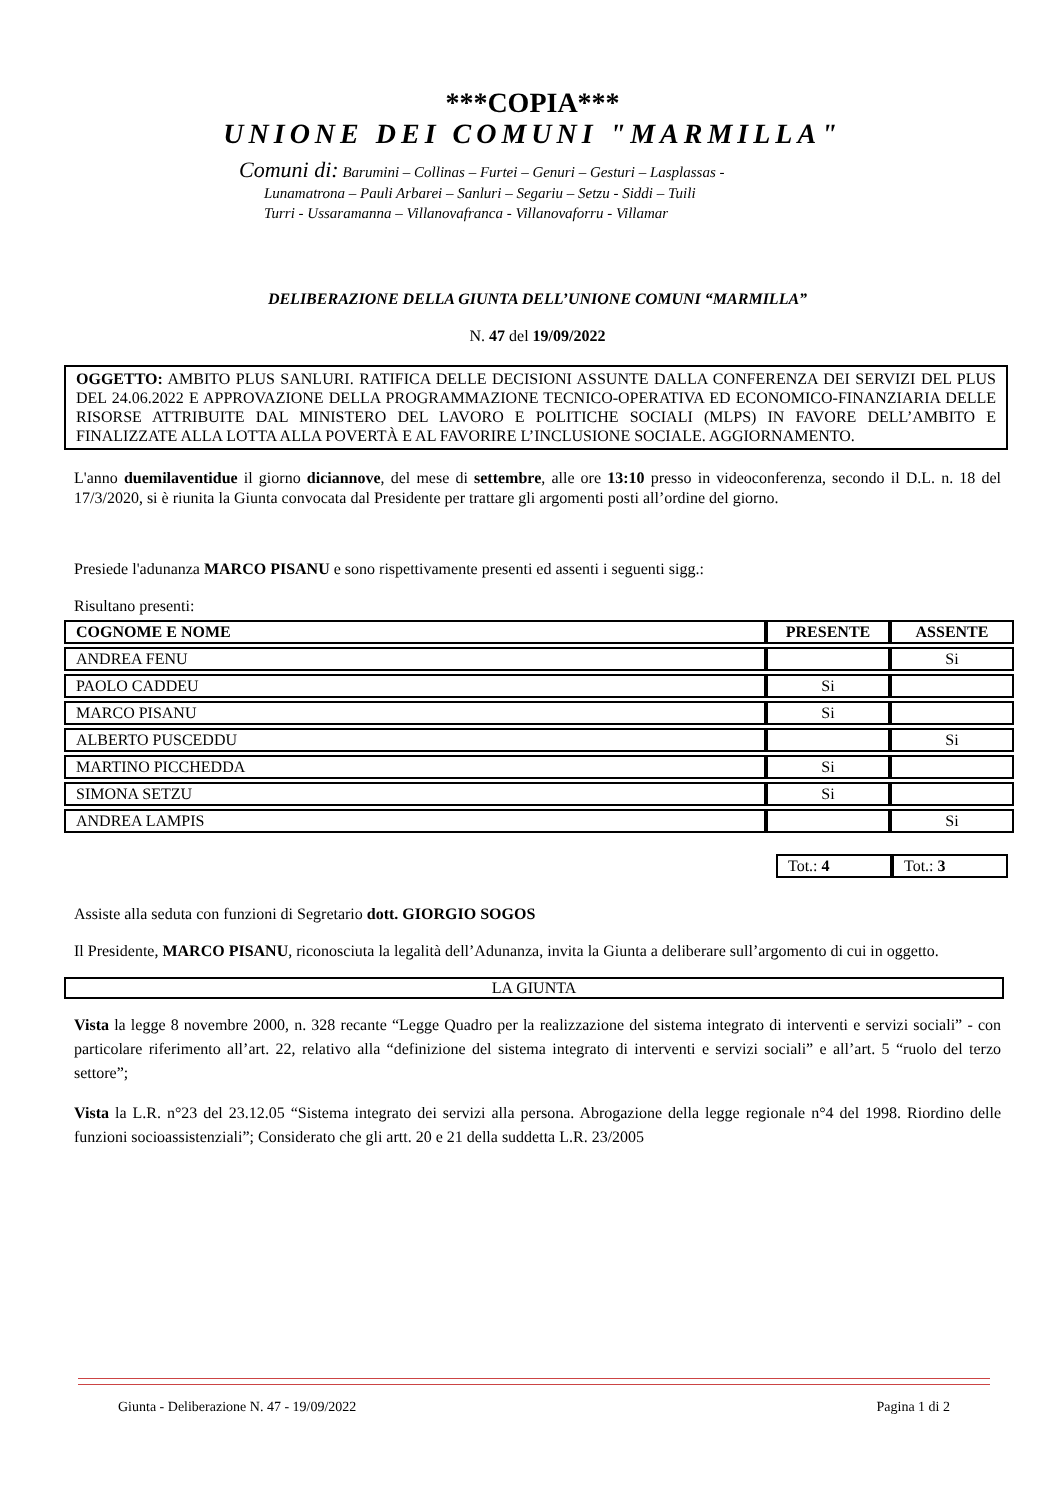***COPIA***
UNIONE DEI COMUNI "MARMILLA"
Comuni di: Barumini – Collinas – Furtei – Genuri – Gesturi – Lasplassas -
Lunamatrona – Pauli Arbarei – Sanluri – Segariu – Setzu - Siddi – Tuili
Turri - Ussaramanna – Villanovafranca - Villanovaforru - Villamar
DELIBERAZIONE DELLA GIUNTA DELL’UNIONE COMUNI “MARMILLA”
N. 47 del 19/09/2022
OGGETTO: AMBITO PLUS SANLURI. RATIFICA DELLE DECISIONI ASSUNTE DALLA CONFERENZA DEI SERVIZI DEL PLUS DEL 24.06.2022 E APPROVAZIONE DELLA PROGRAMMAZIONE TECNICO-OPERATIVA ED ECONOMICO-FINANZIARIA DELLE RISORSE ATTRIBUITE DAL MINISTERO DEL LAVORO E POLITICHE SOCIALI (MLPS) IN FAVORE DELL’AMBITO E FINALIZZATE ALLA LOTTA ALLA POVERTÀ E AL FAVORIRE L’INCLUSIONE SOCIALE. AGGIORNAMENTO.
L'anno duemilaventidue il giorno diciannove, del mese di settembre, alle ore 13:10 presso in videoconferenza, secondo il D.L. n. 18 del 17/3/2020, si è riunita la Giunta convocata dal Presidente per trattare gli argomenti posti all’ordine del giorno.
Presiede l'adunanza MARCO PISANU e sono rispettivamente presenti ed assenti i seguenti sigg.:
Risultano presenti:
| COGNOME E NOME | PRESENTE | ASSENTE |
| --- | --- | --- |
| ANDREA FENU | | Si |
| PAOLO CADDEU | Si | |
| MARCO PISANU | Si | |
| ALBERTO PUSCEDDU | | Si |
| MARTINO PICCHEDDA | Si | |
| SIMONA SETZU | Si | |
| ANDREA LAMPIS | | Si |
| Tot.: 4 | Tot.: 3 |
Assiste alla seduta con funzioni di Segretario dott. GIORGIO SOGOS
Il Presidente, MARCO PISANU, riconosciuta la legalità dell’Adunanza, invita la Giunta a deliberare sull’argomento di cui in oggetto.
LA GIUNTA
Vista la legge 8 novembre 2000, n. 328 recante “Legge Quadro per la realizzazione del sistema integrato di interventi e servizi sociali” - con particolare riferimento all’art. 22, relativo alla “definizione del sistema integrato di interventi e servizi sociali” e all’art. 5 “ruolo del terzo settore”;
Vista la L.R. n°23 del 23.12.05 “Sistema integrato dei servizi alla persona. Abrogazione della legge regionale n°4 del 1998. Riordino delle funzioni socioassistenziali”; Considerato che gli artt. 20 e 21 della suddetta L.R. 23/2005
Giunta - Deliberazione N. 47 - 19/09/2022 Pagina 1 di 2